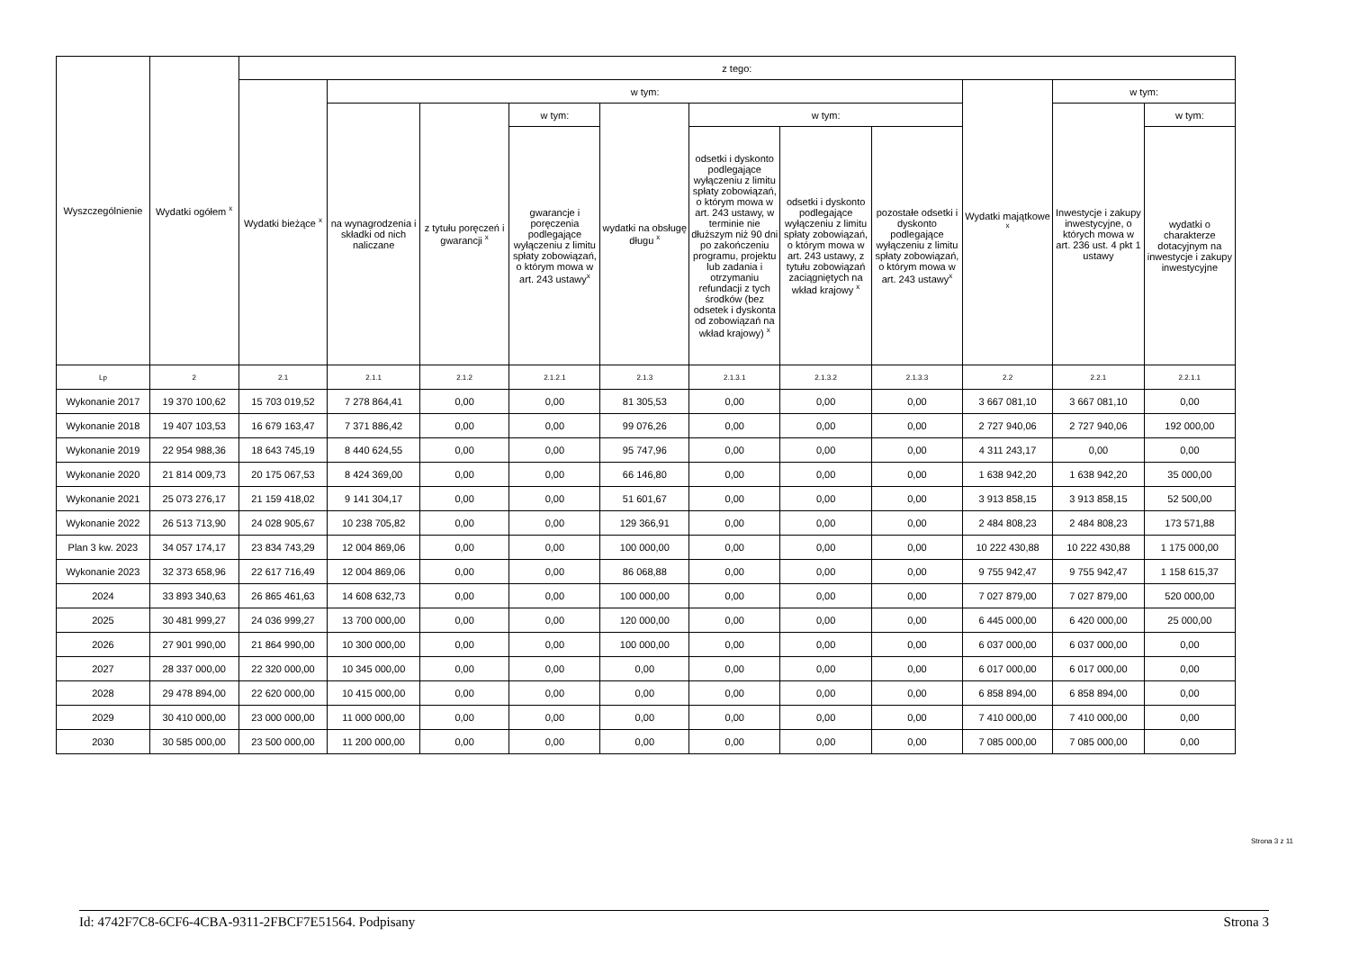| Wyszczególnienie | Wydatki ogółem <sup>x</sup> | z tego: | | | | | | | | | | |
| --- | --- | --- | --- | --- | --- | --- | --- | --- | --- | --- | --- | --- |
| | | Wydatki bieżące <sup>x</sup> | w tym: | | | | | | | Wydatki majątkowe <sup>x</sup> | w tym: | |
| | | | na wynagrodzenia i składki od nich naliczane | z tytułu poręczeń i gwarancji <sup>x</sup> | w tym: | wydatki na obsługę długu <sup>x</sup> | w tym: | | | | Inwestycje i zakupy inwestycyjne, o których mowa w art. 236 ust. 4 pkt 1 ustawy | w tym: |
| | | | | | gwarancje i poręczenia podlegające wyłączeniu z limitu spłaty zobowiązań, o którym mowa w art. 243 ustawy<sup>x</sup> | | odsetki i dyskonto podlegające wyłączeniu z limitu spłaty zobowiązań, o którym mowa w art. 243 ustawy, w terminie nie dłuższym niż 90 dni po zakończeniu programu, projektu lub zadania i otrzymaniu refundacji z tych środków (bez odsetek i dyskonta od zobowiązań na wkład krajowy) <sup>x</sup> | odsetki i dyskonto podlegające wyłączeniu z limitu spłaty zobowiązań, o którym mowa w art. 243 ustawy, z tytułu zobowiązań zaciągniętych na wkład krajowy <sup>x</sup> | pozostałe odsetki i dyskonto podlegające wyłączeniu z limitu spłaty zobowiązań, o którym mowa w art. 243 ustawy<sup>x</sup> | | | wydatki o charakterze dotacyjnym na inwestycje i zakupy inwestycyjne |
| Lp | 2 | 2.1 | 2.1.1 | 2.1.2 | 2.1.2.1 | 2.1.3 | 2.1.3.1 | 2.1.3.2 | 2.1.3.3 | 2.2 | 2.2.1 | 2.2.1.1 |
| Wykonanie 2017 | 19 370 100,62 | 15 703 019,52 | 7 278 864,41 | 0,00 | 0,00 | 81 305,53 | 0,00 | 0,00 | 0,00 | 3 667 081,10 | 3 667 081,10 | 0,00 |
| Wykonanie 2018 | 19 407 103,53 | 16 679 163,47 | 7 371 886,42 | 0,00 | 0,00 | 99 076,26 | 0,00 | 0,00 | 0,00 | 2 727 940,06 | 2 727 940,06 | 192 000,00 |
| Wykonanie 2019 | 22 954 988,36 | 18 643 745,19 | 8 440 624,55 | 0,00 | 0,00 | 95 747,96 | 0,00 | 0,00 | 0,00 | 4 311 243,17 | 0,00 | 0,00 |
| Wykonanie 2020 | 21 814 009,73 | 20 175 067,53 | 8 424 369,00 | 0,00 | 0,00 | 66 146,80 | 0,00 | 0,00 | 0,00 | 1 638 942,20 | 1 638 942,20 | 35 000,00 |
| Wykonanie 2021 | 25 073 276,17 | 21 159 418,02 | 9 141 304,17 | 0,00 | 0,00 | 51 601,67 | 0,00 | 0,00 | 0,00 | 3 913 858,15 | 3 913 858,15 | 52 500,00 |
| Wykonanie 2022 | 26 513 713,90 | 24 028 905,67 | 10 238 705,82 | 0,00 | 0,00 | 129 366,91 | 0,00 | 0,00 | 0,00 | 2 484 808,23 | 2 484 808,23 | 173 571,88 |
| Plan 3 kw. 2023 | 34 057 174,17 | 23 834 743,29 | 12 004 869,06 | 0,00 | 0,00 | 100 000,00 | 0,00 | 0,00 | 0,00 | 10 222 430,88 | 10 222 430,88 | 1 175 000,00 |
| Wykonanie 2023 | 32 373 658,96 | 22 617 716,49 | 12 004 869,06 | 0,00 | 0,00 | 86 068,88 | 0,00 | 0,00 | 0,00 | 9 755 942,47 | 9 755 942,47 | 1 158 615,37 |
| 2024 | 33 893 340,63 | 26 865 461,63 | 14 608 632,73 | 0,00 | 0,00 | 100 000,00 | 0,00 | 0,00 | 0,00 | 7 027 879,00 | 7 027 879,00 | 520 000,00 |
| 2025 | 30 481 999,27 | 24 036 999,27 | 13 700 000,00 | 0,00 | 0,00 | 120 000,00 | 0,00 | 0,00 | 0,00 | 6 445 000,00 | 6 420 000,00 | 25 000,00 |
| 2026 | 27 901 990,00 | 21 864 990,00 | 10 300 000,00 | 0,00 | 0,00 | 100 000,00 | 0,00 | 0,00 | 0,00 | 6 037 000,00 | 6 037 000,00 | 0,00 |
| 2027 | 28 337 000,00 | 22 320 000,00 | 10 345 000,00 | 0,00 | 0,00 | 0,00 | 0,00 | 0,00 | 0,00 | 6 017 000,00 | 6 017 000,00 | 0,00 |
| 2028 | 29 478 894,00 | 22 620 000,00 | 10 415 000,00 | 0,00 | 0,00 | 0,00 | 0,00 | 0,00 | 0,00 | 6 858 894,00 | 6 858 894,00 | 0,00 |
| 2029 | 30 410 000,00 | 23 000 000,00 | 11 000 000,00 | 0,00 | 0,00 | 0,00 | 0,00 | 0,00 | 0,00 | 7 410 000,00 | 7 410 000,00 | 0,00 |
| 2030 | 30 585 000,00 | 23 500 000,00 | 11 200 000,00 | 0,00 | 0,00 | 0,00 | 0,00 | 0,00 | 0,00 | 7 085 000,00 | 7 085 000,00 | 0,00 |
Strona 3 z 11
Id: 4742F7C8-6CF6-4CBA-9311-2FBCF7E51564. Podpisany Strona 3